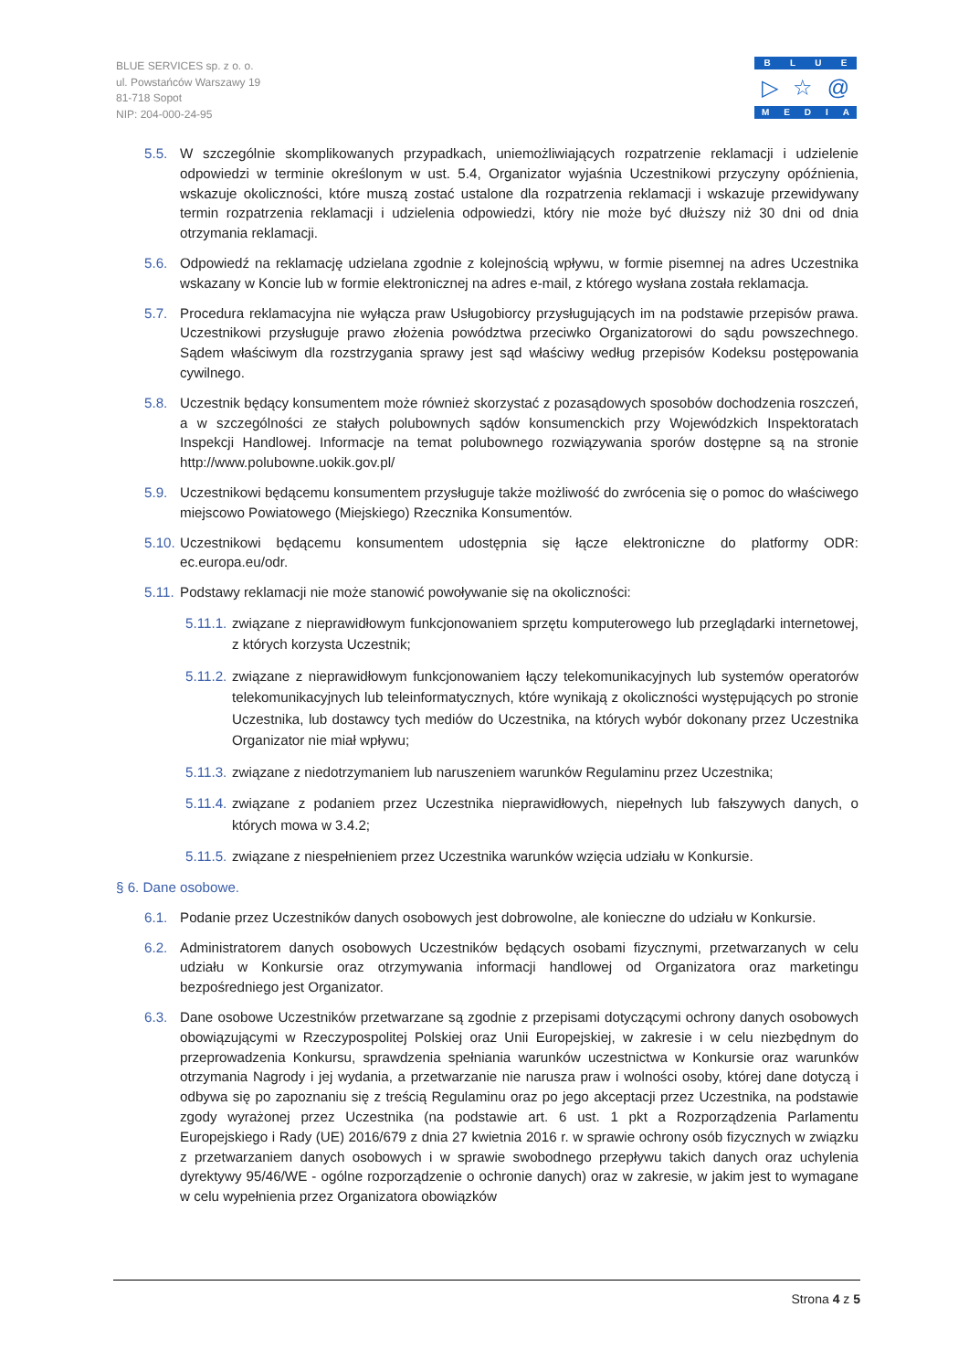BLUE SERVICES sp. z o. o.
ul. Powstańców Warszawy 19
81-718 Sopot
NIP: 204-000-24-95
BLUE
▷ ☆ @
MEDIA
5.5. W szczególnie skomplikowanych przypadkach, uniemożliwiających rozpatrzenie reklamacji i udzielenie odpowiedzi w terminie określonym w ust. 5.4, Organizator wyjaśnia Uczestnikowi przyczyny opóźnienia, wskazuje okoliczności, które muszą zostać ustalone dla rozpatrzenia reklamacji i wskazuje przewidywany termin rozpatrzenia reklamacji i udzielenia odpowiedzi, który nie może być dłuższy niż 30 dni od dnia otrzymania reklamacji.
5.6. Odpowiedź na reklamację udzielana zgodnie z kolejnością wpływu, w formie pisemnej na adres Uczestnika wskazany w Koncie lub w formie elektronicznej na adres e-mail, z którego wysłana została reklamacja.
5.7. Procedura reklamacyjna nie wyłącza praw Usługobiorcy przysługujących im na podstawie przepisów prawa. Uczestnikowi przysługuje prawo złożenia powództwa przeciwko Organizatorowi do sądu powszechnego. Sądem właściwym dla rozstrzygania sprawy jest sąd właściwy według przepisów Kodeksu postępowania cywilnego.
5.8. Uczestnik będący konsumentem może również skorzystać z pozasądowych sposobów dochodzenia roszczeń, a w szczególności ze stałych polubownych sądów konsumenckich przy Wojewódzkich Inspektoratach Inspekcji Handlowej. Informacje na temat polubownego rozwiązywania sporów dostępne są na stronie http://www.polubowne.uokik.gov.pl/
5.9. Uczestnikowi będącemu konsumentem przysługuje także możliwość do zwrócenia się o pomoc do właściwego miejscowo Powiatowego (Miejskiego) Rzecznika Konsumentów.
5.10. Uczestnikowi będącemu konsumentem udostępnia się łącze elektroniczne do platformy ODR: ec.europa.eu/odr.
5.11. Podstawy reklamacji nie może stanowić powoływanie się na okoliczności:
5.11.1. związane z nieprawidłowym funkcjonowaniem sprzętu komputerowego lub przeglądarki internetowej, z których korzysta Uczestnik;
5.11.2. związane z nieprawidłowym funkcjonowaniem łączy telekomunikacyjnych lub systemów operatorów telekomunikacyjnych lub teleinformatycznych, które wynikają z okoliczności występujących po stronie Uczestnika, lub dostawcy tych mediów do Uczestnika, na których wybór dokonany przez Uczestnika Organizator nie miał wpływu;
5.11.3. związane z niedotrzymaniem lub naruszeniem warunków Regulaminu przez Uczestnika;
5.11.4. związane z podaniem przez Uczestnika nieprawidłowych, niepełnych lub fałszywych danych, o których mowa w 3.4.2;
5.11.5. związane z niespełnieniem przez Uczestnika warunków wzięcia udziału w Konkursie.
§ 6. Dane osobowe.
6.1. Podanie przez Uczestników danych osobowych jest dobrowolne, ale konieczne do udziału w Konkursie.
6.2. Administratorem danych osobowych Uczestników będących osobami fizycznymi, przetwarzanych w celu udziału w Konkursie oraz otrzymywania informacji handlowej od Organizatora oraz marketingu bezpośredniego jest Organizator.
6.3. Dane osobowe Uczestników przetwarzane są zgodnie z przepisami dotyczącymi ochrony danych osobowych obowiązującymi w Rzeczypospolitej Polskiej oraz Unii Europejskiej, w zakresie i w celu niezbędnym do przeprowadzenia Konkursu, sprawdzenia spełniania warunków uczestnictwa w Konkursie oraz warunków otrzymania Nagrody i jej wydania, a przetwarzanie nie narusza praw i wolności osoby, której dane dotyczą i odbywa się po zapoznaniu się z treścią Regulaminu oraz po jego akceptacji przez Uczestnika, na podstawie zgody wyrażonej przez Uczestnika (na podstawie art. 6 ust. 1 pkt a Rozporządzenia Parlamentu Europejskiego i Rady (UE) 2016/679 z dnia 27 kwietnia 2016 r. w sprawie ochrony osób fizycznych w związku z przetwarzaniem danych osobowych i w sprawie swobodnego przepływu takich danych oraz uchylenia dyrektywy 95/46/WE - ogólne rozporządzenie o ochronie danych) oraz w zakresie, w jakim jest to wymagane w celu wypełnienia przez Organizatora obowiązków
Strona 4 z 5